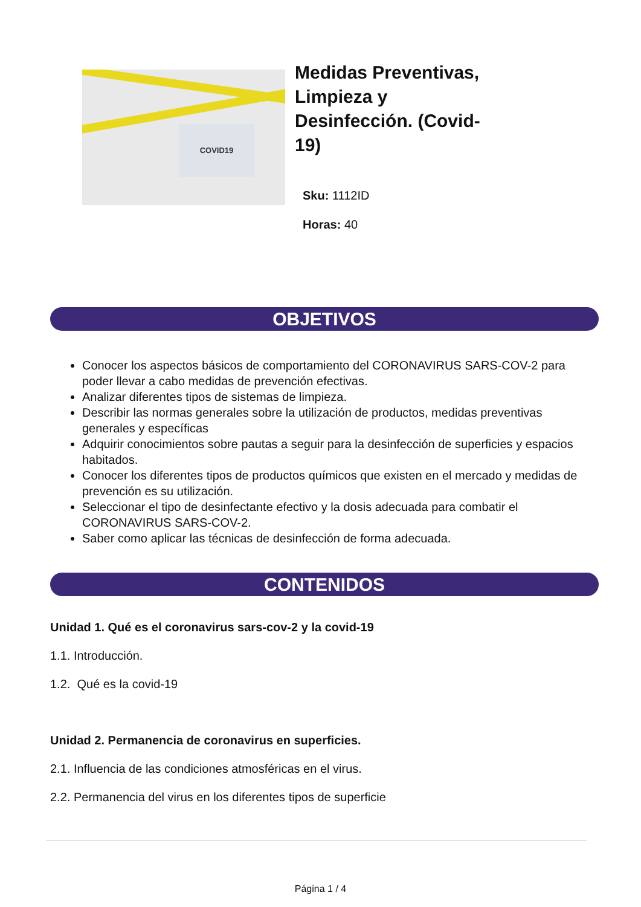COVID19
Medidas Preventivas, Limpieza y Desinfección. (Covid-19)
Sku: 1112ID
Horas: 40
OBJETIVOS
Conocer los aspectos básicos de comportamiento del CORONAVIRUS SARS-COV-2 para poder llevar a cabo medidas de prevención efectivas.
Analizar diferentes tipos de sistemas de limpieza.
Describir las normas generales sobre la utilización de productos, medidas preventivas generales y específicas
Adquirir conocimientos sobre pautas a seguir para la desinfección de superficies y espacios habitados.
Conocer los diferentes tipos de productos químicos que existen en el mercado y medidas de prevención es su utilización.
Seleccionar el tipo de desinfectante efectivo y la dosis adecuada para combatir el CORONAVIRUS SARS-COV-2.
Saber como aplicar las técnicas de desinfección de forma adecuada.
CONTENIDOS
Unidad 1. Qué es el coronavirus sars-cov-2 y la covid-19
1.1. Introducción.
1.2. Qué es la covid-19
Unidad 2. Permanencia de coronavirus en superficies.
2.1. Influencia de las condiciones atmosféricas en el virus.
2.2. Permanencia del virus en los diferentes tipos de superficie
Página 1 / 4